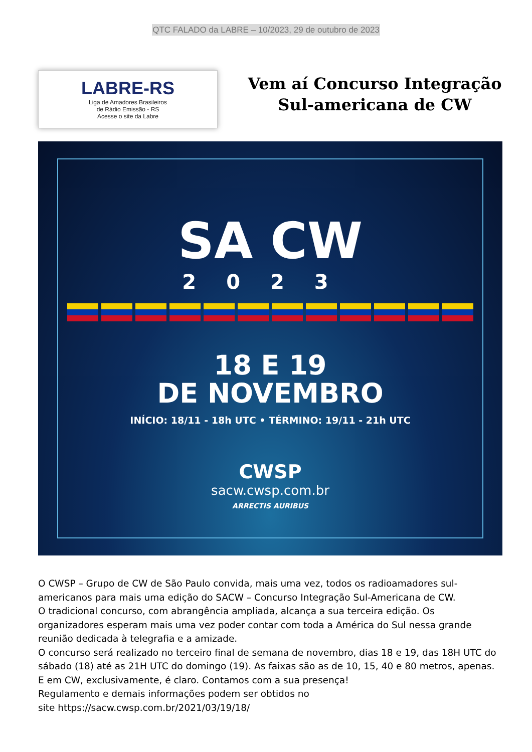QTC FALADO da LABRE – 10/2023, 29 de outubro de 2023
LABRE-RS
Liga de Amadores Brasileiros
de Rádio Emissão - RS
Acesse o site da Labre
Vem aí Concurso Integração
Sul-americana de CW
SA CW
2023
18 E 19
DE NOVEMBRO
INÍCIO: 18/11 - 18h UTC • TÉRMINO: 19/11 - 21h UTC
CWSP
sacw.cwsp.com.br
ARRECTIS AURIBUS
O CWSP – Grupo de CW de São Paulo convida, mais uma vez, todos os radioamadores sul-americanos para mais uma edição do SACW – Concurso Integração Sul-Americana de CW.
O tradicional concurso, com abrangência ampliada, alcança a sua terceira edição. Os organizadores esperam mais uma vez poder contar com toda a América do Sul nessa grande reunião dedicada à telegrafia e a amizade.
O concurso será realizado no terceiro final de semana de novembro, dias 18 e 19, das 18H UTC do sábado (18) até as 21H UTC do domingo (19). As faixas são as de 10, 15, 40 e 80 metros, apenas. E em CW, exclusivamente, é claro. Contamos com a sua presença!
Regulamento e demais informações podem ser obtidos no
site https://sacw.cwsp.com.br/2021/03/19/18/